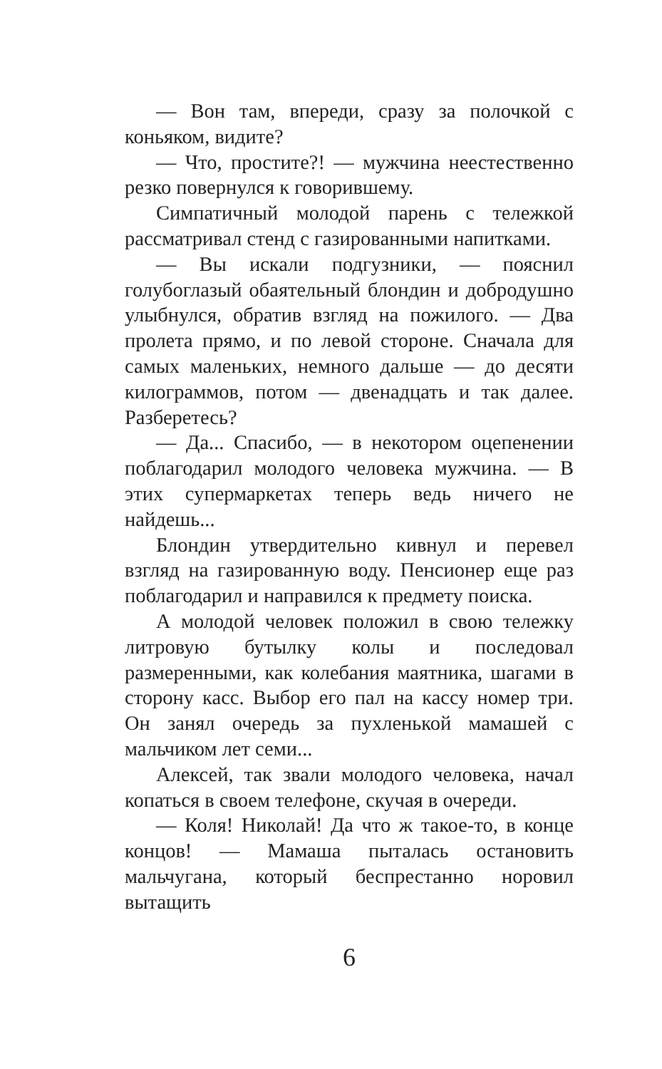— Вон там, впереди, сразу за полочкой с коньяком, видите?
— Что, простите?! — мужчина неестественно резко повернулся к говорившему.
Симпатичный молодой парень с тележкой рассматривал стенд с газированными напитками.
— Вы искали подгузники, — пояснил голубоглазый обаятельный блондин и добродушно улыбнулся, обратив взгляд на пожилого. — Два пролета прямо, и по левой стороне. Сначала для самых маленьких, немного дальше — до десяти килограммов, потом — двенадцать и так далее. Разберетесь?
— Да... Спасибо, — в некотором оцепенении поблагодарил молодого человека мужчина. — В этих супермаркетах теперь ведь ничего не найдешь...
Блондин утвердительно кивнул и перевел взгляд на газированную воду. Пенсионер еще раз поблагодарил и направился к предмету поиска.
А молодой человек положил в свою тележку литровую бутылку колы и последовал размеренными, как колебания маятника, шагами в сторону касс. Выбор его пал на кассу номер три. Он занял очередь за пухленькой мамашей с мальчиком лет семи...
Алексей, так звали молодого человека, начал копаться в своем телефоне, скучая в очереди.
— Коля! Николай! Да что ж такое-то, в конце концов! — Мамаша пыталась остановить мальчугана, который беспрестанно норовил вытащить
6